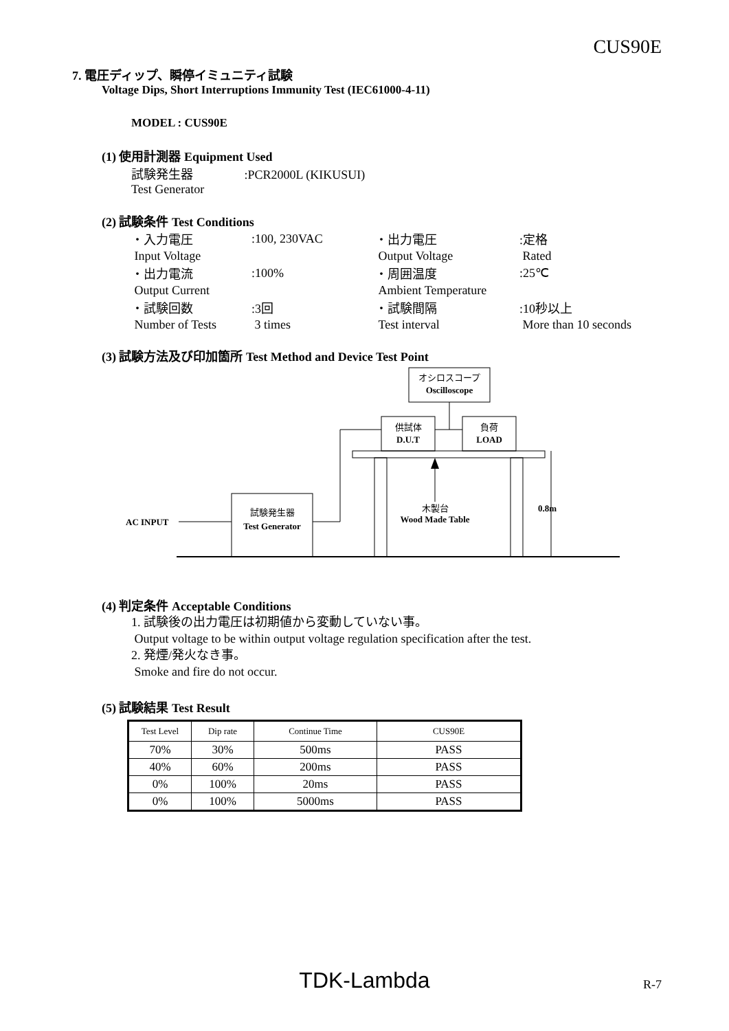CUS90E
7. 電圧ディップ、瞬停イミュニティ試験
Voltage Dips, Short Interruptions Immunity Test (IEC61000-4-11)
MODEL : CUS90E
(1) 使用計測器 Equipment Used
試験発生器 :PCR2000L (KIKUSUI)
Test Generator
(2) 試験条件 Test Conditions
| ・入力電圧 | :100, 230VAC | ・出力電圧 | :定格 |
| Input Voltage | | Output Voltage | Rated |
| ・出力電流 | :100% | ・周囲温度 | :25℃ |
| Output Current | | Ambient Temperature | |
| ・試験回数 | :3回 | ・試験間隔 | :10秒以上 |
| Number of Tests | 3 times | Test interval | More than 10 seconds |
(3) 試験方法及び印加箇所 Test Method and Device Test Point
オシロスコープ
Oscilloscope
供試体
D.U.T
負荷
LOAD
木製台
Wood Made Table
0.8m
試験発生器
Test Generator
AC INPUT
(4) 判定条件 Acceptable Conditions
1. 試験後の出力電圧は初期値から変動していない事。
Output voltage to be within output voltage regulation specification after the test.
2. 発煙/発火なき事。
Smoke and fire do not occur.
(5) 試験結果 Test Result
| Test Level | Dip rate | Continue Time | CUS90E |
| 70% | 30% | 500ms | PASS |
| 40% | 60% | 200ms | PASS |
| 0% | 100% | 20ms | PASS |
| 0% | 100% | 5000ms | PASS |
TDK-Lambda R-7